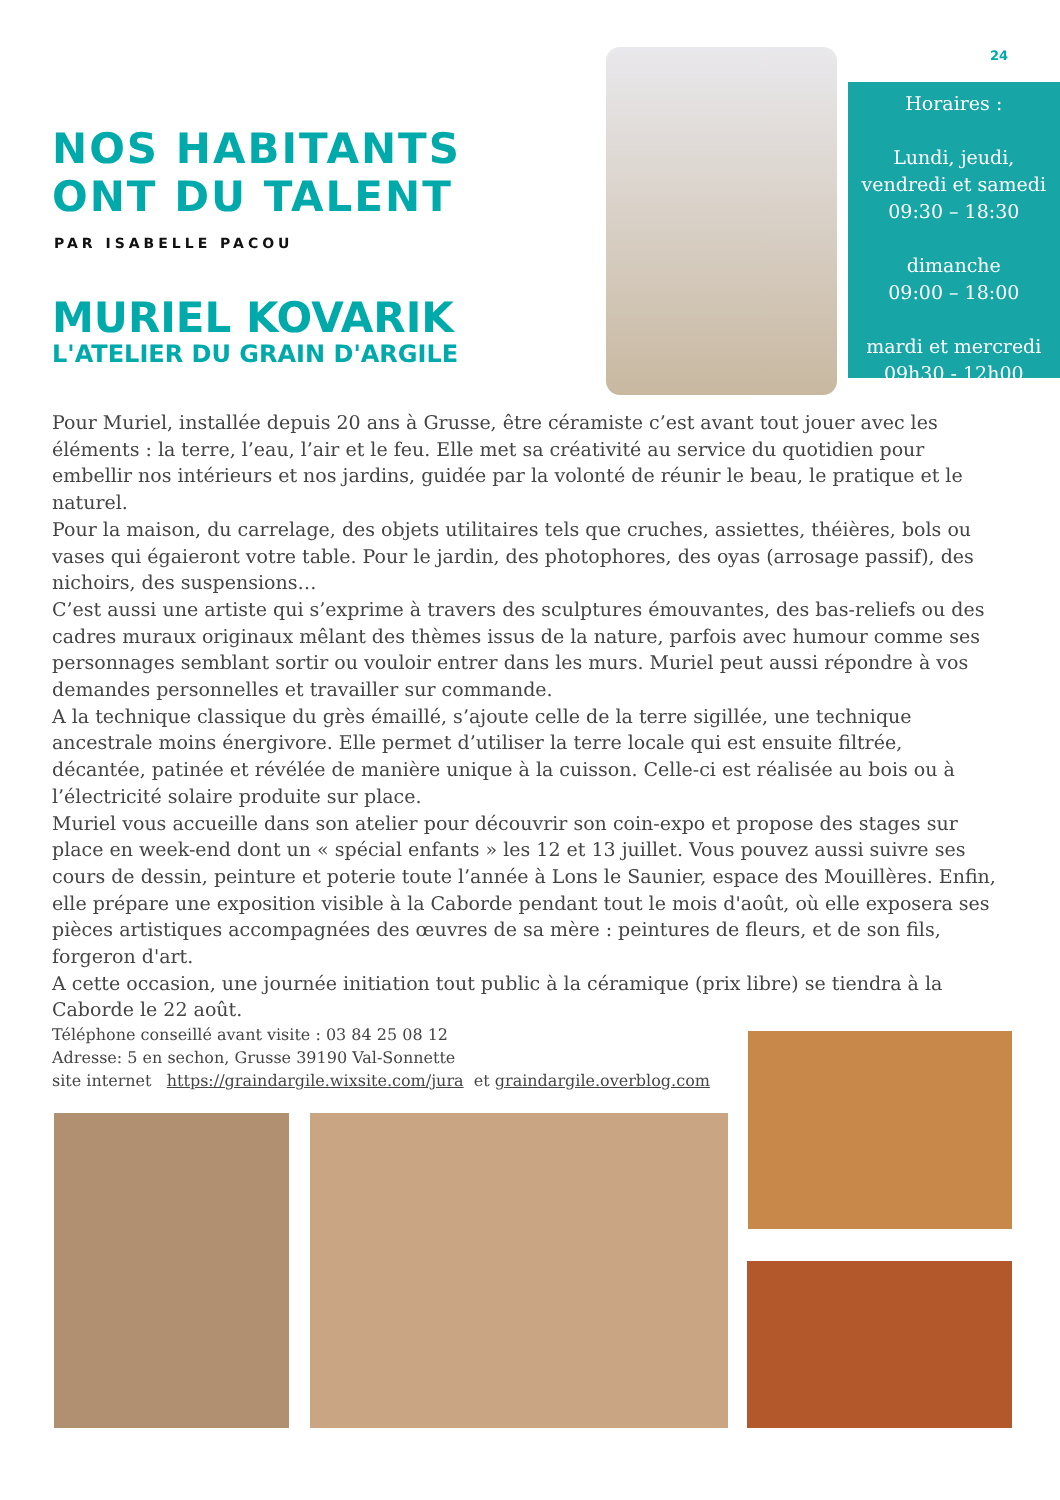24
NOS HABITANTS ONT DU TALENT
PAR ISABELLE PACOU
MURIEL KOVARIK
L'ATELIER DU GRAIN D'ARGILE
Horaires :
Lundi, jeudi,
vendredi et samedi
09:30 – 18:30
dimanche
09:00 – 18:00
mardi et mercredi
09h30 - 12h00
Pour Muriel, installée depuis 20 ans à Grusse, être céramiste c’est avant tout jouer avec les éléments : la terre, l’eau, l’air et le feu. Elle met sa créativité au service du quotidien pour embellir nos intérieurs et nos jardins, guidée par la volonté de réunir le beau, le pratique et le naturel.
Pour la maison, du carrelage, des objets utilitaires tels que cruches, assiettes, théières, bols ou vases qui égaieront votre table. Pour le jardin, des photophores, des oyas (arrosage passif), des nichoirs, des suspensions…
C’est aussi une artiste qui s’exprime à travers des sculptures émouvantes, des bas-reliefs ou des cadres muraux originaux mêlant des thèmes issus de la nature, parfois avec humour comme ses personnages semblant sortir ou vouloir entrer dans les murs. Muriel peut aussi répondre à vos demandes personnelles et travailler sur commande.
A la technique classique du grès émaillé, s’ajoute celle de la terre sigillée, une technique ancestrale moins énergivore. Elle permet d’utiliser la terre locale qui est ensuite filtrée, décantée, patinée et révélée de manière unique à la cuisson. Celle-ci est réalisée au bois ou à l’électricité solaire produite sur place.
Muriel vous accueille dans son atelier pour découvrir son coin-expo et propose des stages sur place en week-end dont un « spécial enfants » les 12 et 13 juillet. Vous pouvez aussi suivre ses cours de dessin, peinture et poterie toute l’année à Lons le Saunier, espace des Mouillères. Enfin, elle prépare une exposition visible à la Caborde pendant tout le mois d'août, où elle exposera ses pièces artistiques accompagnées des œuvres de sa mère : peintures de fleurs, et de son fils, forgeron d'art.
A cette occasion, une journée initiation tout public à la céramique (prix libre) se tiendra à la Caborde le 22 août.
Téléphone conseillé avant visite : 03 84 25 08 12
Adresse: 5 en sechon, Grusse 39190 Val-Sonnette
site internet https://graindargile.wixsite.com/jura et graindargile.overblog.com